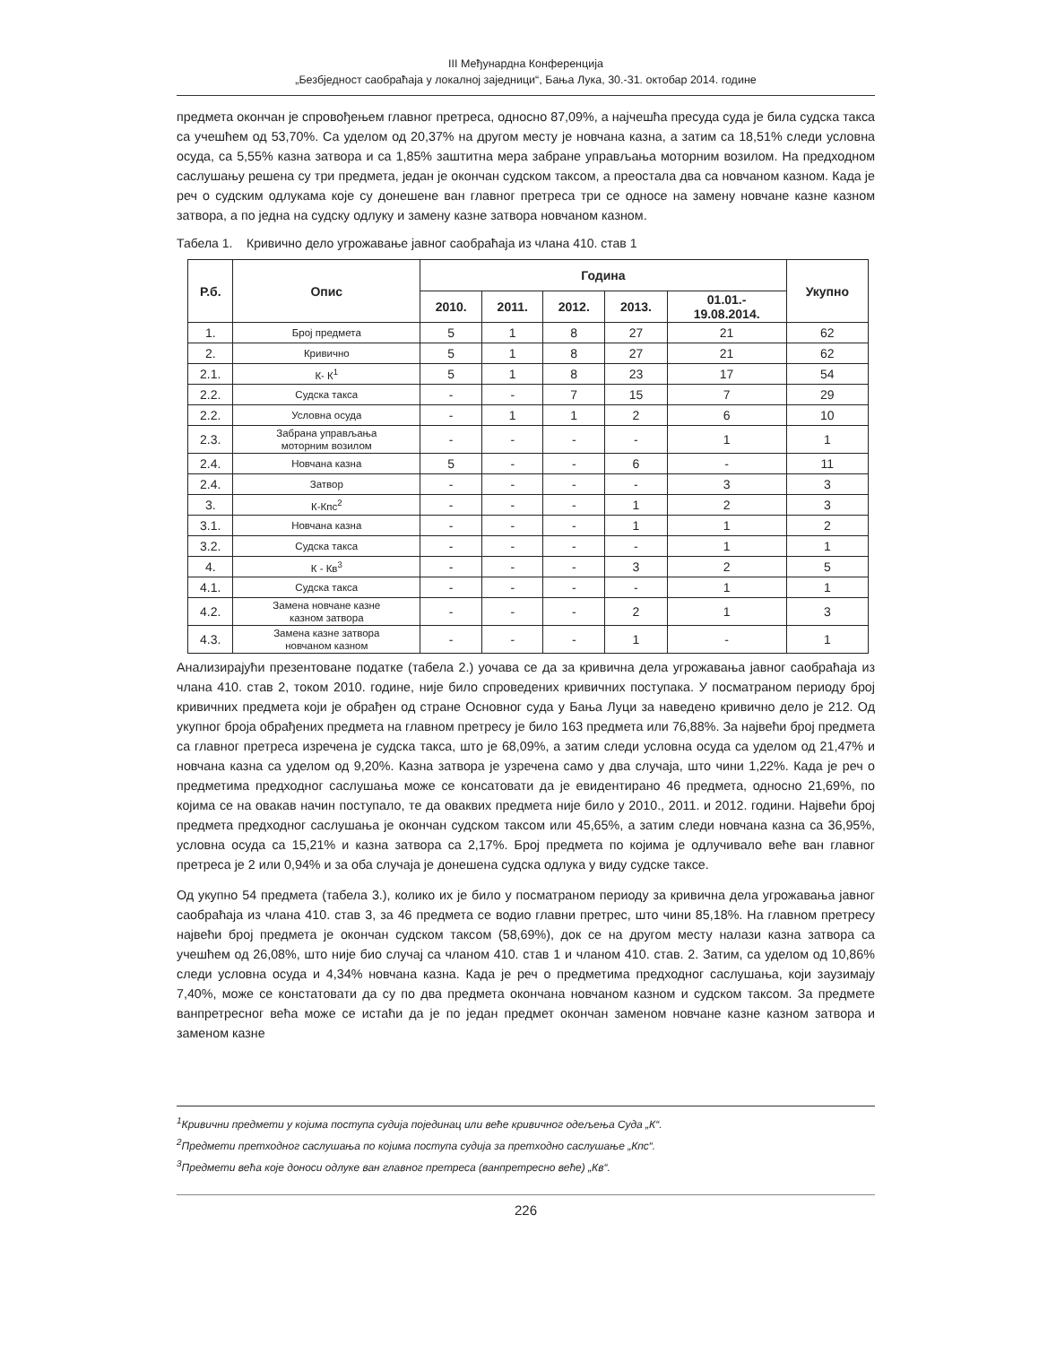III Међунардна Конференција
„Безбједност саобраћаја у локалној заједници“, Бања Лука, 30.-31. октобар 2014. године
предмета окончан је спровођењем главног претреса, односно 87,09%, а најчешћа пресуда суда је била судска такса са учешћем од 53,70%. Са уделом од 20,37% на другом месту је новчана казна, а затим са 18,51% следи условна осуда, са 5,55% казна затвора и са 1,85% заштитна мера забране управљања моторним возилом. На предходном саслушању решена су три предмета, један је окончан судском таксом, а преостала два са новчаном казном. Када је реч о судским одлукама које су донешене ван главног претреса три се односе на замену новчане казне казном затвора, а по једна на судску одлуку и замену казне затвора новчаном казном.
Табела 1. Кривично дело угрожавање јавног саобраћаја из члана 410. став 1
| Р.б. | Опис | Година | | | | | Укупно |
| --- | --- | --- | --- | --- | --- | --- | --- |
| | | 2010. | 2011. | 2012. | 2013. | 01.01.- 19.08.2014. | |
| 1. | Број предмета | 5 | 1 | 8 | 27 | 21 | 62 |
| 2. | Кривично | 5 | 1 | 8 | 27 | 21 | 62 |
| 2.1. | К- К<sup>1</sup> | 5 | 1 | 8 | 23 | 17 | 54 |
| 2.2. | Судска такса | - | - | 7 | 15 | 7 | 29 |
| 2.2. | Условна осуда | - | 1 | 1 | 2 | 6 | 10 |
| 2.3. | Забрана управљања моторним возилом | - | - | - | - | 1 | 1 |
| 2.4. | Новчана казна | 5 | - | - | 6 | - | 11 |
| 2.4. | Затвор | - | - | - | - | 3 | 3 |
| 3. | К-Кпс<sup>2</sup> | - | - | - | 1 | 2 | 3 |
| 3.1. | Новчана казна | - | - | - | 1 | 1 | 2 |
| 3.2. | Судска такса | - | - | - | - | 1 | 1 |
| 4. | К - Кв<sup>3</sup> | - | - | - | 3 | 2 | 5 |
| 4.1. | Судска такса | - | - | - | - | 1 | 1 |
| 4.2. | Замена новчане казне казном затвора | - | - | - | 2 | 1 | 3 |
| 4.3. | Замена казне затвора новчаном казном | - | - | - | 1 | - | 1 |
Анализирајући презентоване податке (табела 2.) уочава се да за кривична дела угрожавања јавног саобраћаја из члана 410. став 2, током 2010. године, није било спроведених кривичних поступака. У посматраном периоду број кривичних предмета који је обрађен од стране Основног суда у Бања Луци за наведено кривично дело је 212. Од укупног броја обрађених предмета на главном претресу је било 163 предмета или 76,88%. За највећи број предмета са главног претреса изречена је судска такса, што је 68,09%, а затим следи условна осуда са уделом од 21,47% и новчана казна са уделом од 9,20%. Казна затвора је узречена само у два случаја, што чини 1,22%. Када је реч о предметима предходног саслушања може се консатовати да је евидентирано 46 предмета, односно 21,69%, по којима се на овакав начин поступало, те да оваквих предмета није било у 2010., 2011. и 2012. години. Највећи број предмета предходног саслушања је окончан судском таксом или 45,65%, а затим следи новчана казна са 36,95%, условна осуда са 15,21% и казна затвора са 2,17%. Број предмета по којима је одлучивало веће ван главног претреса је 2 или 0,94% и за оба случаја је донешена судска одлука у виду судске таксе.
Од укупно 54 предмета (табела 3.), колико их је било у посматраном периоду за кривична дела угрожавања јавног саобраћаја из члана 410. став 3, за 46 предмета се водио главни претрес, што чини 85,18%. На главном претресу највећи број предмета је окончан судском таксом (58,69%), док се на другом месту налази казна затвора са учешћем од 26,08%, што није био случај са чланом 410. став 1 и чланом 410. став. 2. Затим, са уделом од 10,86% следи условна осуда и 4,34% новчана казна. Када је реч о предметима предходног саслушања, који заузимају 7,40%, може се констатовати да су по два предмета окончана новчаном казном и судском таксом. За предмете ванпретресног већа може се истаћи да је по један предмет окончан заменом новчане казне казном затвора и заменом казне
<sup>1</sup> Кривични предмети у којима поступа судија појединац или веће кривичног одељења Суда „К“.
<sup>2</sup> Предмети претходног саслушања по којима поступа судија за претходно саслушање „Кпс“.
<sup>3</sup> Предмети већа које доноси одлуке ван главног претреса (ванпретресно веће) „Кв“.
226